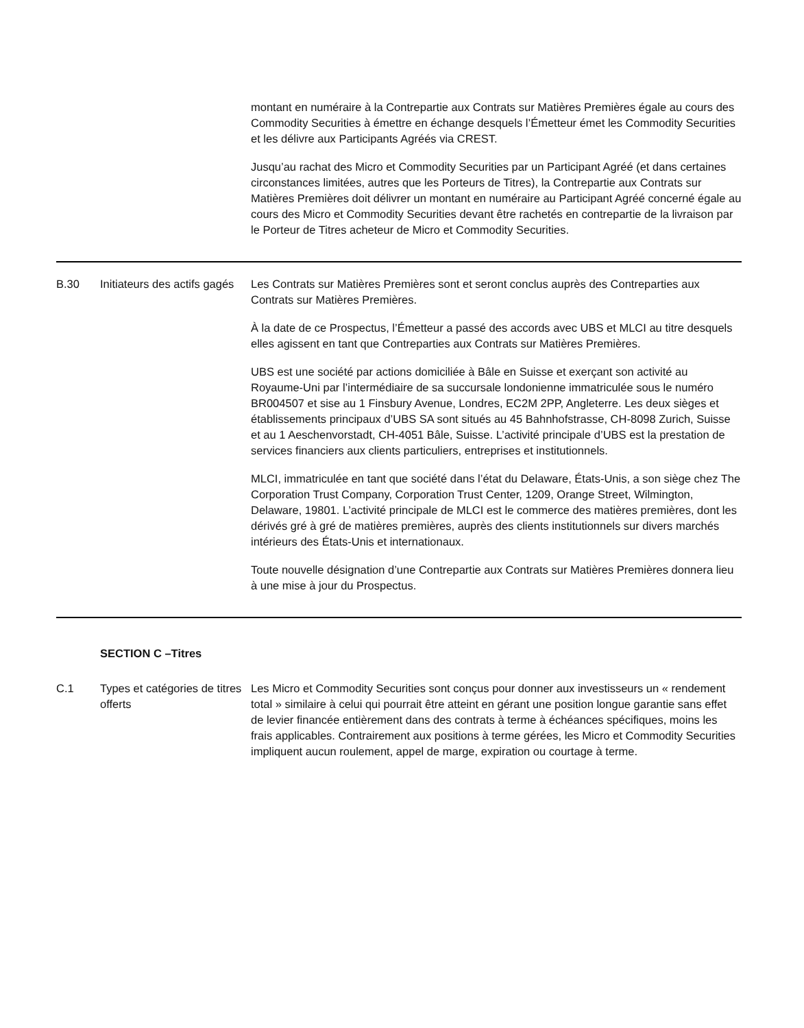| | | montant en numéraire à la Contrepartie aux Contrats sur Matières Premières égale au cours des Commodity Securities à émettre en échange desquels l’Émetteur émet les Commodity Securities et les délivre aux Participants Agréés via CREST. Jusqu’au rachat des Micro et Commodity Securities par un Participant Agréé (et dans certaines circonstances limitées, autres que les Porteurs de Titres), la Contrepartie aux Contrats sur Matières Premières doit délivrer un montant en numéraire au Participant Agréé concerné égale au cours des Micro et Commodity Securities devant être rachetés en contrepartie de la livraison par le Porteur de Titres acheteur de Micro et Commodity Securities. |
| B.30 | Initiateurs des actifs gagés | Les Contrats sur Matières Premières sont et seront conclus auprès des Contreparties aux Contrats sur Matières Premières. À la date de ce Prospectus, l’Émetteur a passé des accords avec UBS et MLCI au titre desquels elles agissent en tant que Contreparties aux Contrats sur Matières Premières. UBS est une société par actions domiciliée à Bâle en Suisse et exerçant son activité au Royaume-Uni par l’intermédiaire de sa succursale londonienne immatriculée sous le numéro BR004507 et sise au 1 Finsbury Avenue, Londres, EC2M 2PP, Angleterre. Les deux sièges et établissements principaux d’UBS SA sont situés au 45 Bahnhofstrasse, CH-8098 Zurich, Suisse et au 1 Aeschenvorstadt, CH-4051 Bâle, Suisse. L’activité principale d’UBS est la prestation de services financiers aux clients particuliers, entreprises et institutionnels. MLCI, immatriculée en tant que société dans l’état du Delaware, États-Unis, a son siège chez The Corporation Trust Company, Corporation Trust Center, 1209, Orange Street, Wilmington, Delaware, 19801. L’activité principale de MLCI est le commerce des matières premières, dont les dérivés gré à gré de matières premières, auprès des clients institutionnels sur divers marchés intérieurs des États-Unis et internationaux. Toute nouvelle désignation d’une Contrepartie aux Contrats sur Matières Premières donnera lieu à une mise à jour du Prospectus. |
| | SECTION C –Titres | |
| C.1 | Types et catégories de titres offerts | Les Micro et Commodity Securities sont conçus pour donner aux investisseurs un « rendement total » similaire à celui qui pourrait être atteint en gérant une position longue garantie sans effet de levier financée entièrement dans des contrats à terme à échéances spécifiques, moins les frais applicables. Contrairement aux positions à terme gérées, les Micro et Commodity Securities impliquent aucun roulement, appel de marge, expiration ou courtage à terme. |